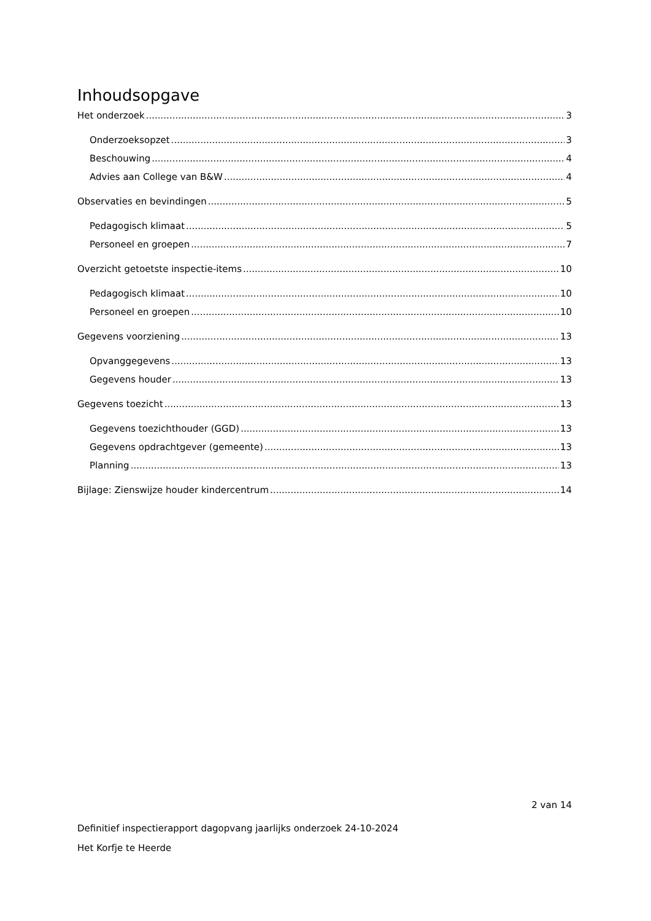Inhoudsopgave
Het onderzoek 3
Onderzoeksopzet 3
Beschouwing 4
Advies aan College van B&W 4
Observaties en bevindingen 5
Pedagogisch klimaat 5
Personeel en groepen 7
Overzicht getoetste inspectie-items 10
Pedagogisch klimaat 10
Personeel en groepen 10
Gegevens voorziening 13
Opvanggegevens 13
Gegevens houder 13
Gegevens toezicht 13
Gegevens toezichthouder (GGD) 13
Gegevens opdrachtgever (gemeente) 13
Planning 13
Bijlage: Zienswijze houder kindercentrum 14
2 van 14
Definitief inspectierapport dagopvang jaarlijks onderzoek 24-10-2024
Het Korfje te Heerde